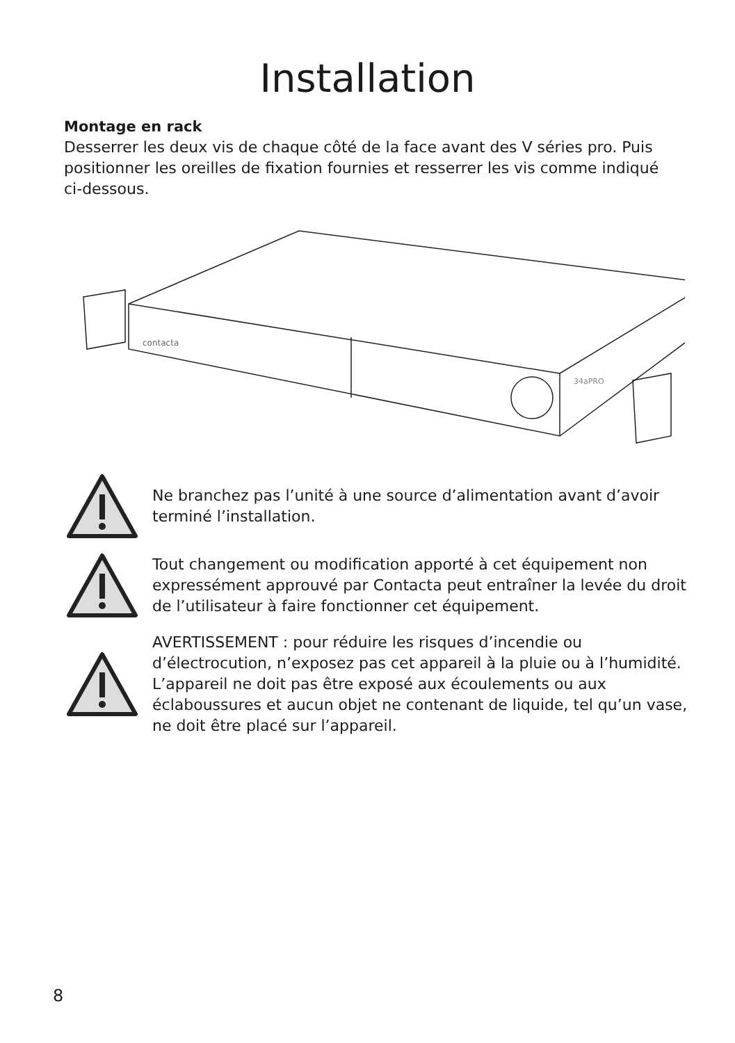Installation
Montage en rack
Desserrer les deux vis de chaque côté de la face avant des V séries pro. Puis positionner les oreilles de fixation fournies et resserrer les vis comme indiqué ci-dessous.
contacta
34aPRO
Ne branchez pas l’unité à une source d’alimentation avant d’avoir terminé l’installation.
Tout changement ou modification apporté à cet équipement non expressément approuvé par Contacta peut entraîner la levée du droit de l’utilisateur à faire fonctionner cet équipement.
AVERTISSEMENT : pour réduire les risques d’incendie ou d’électrocution, n’exposez pas cet appareil à la pluie ou à l’humidité. L’appareil ne doit pas être exposé aux écoulements ou aux éclaboussures et aucun objet ne contenant de liquide, tel qu’un vase, ne doit être placé sur l’appareil.
8